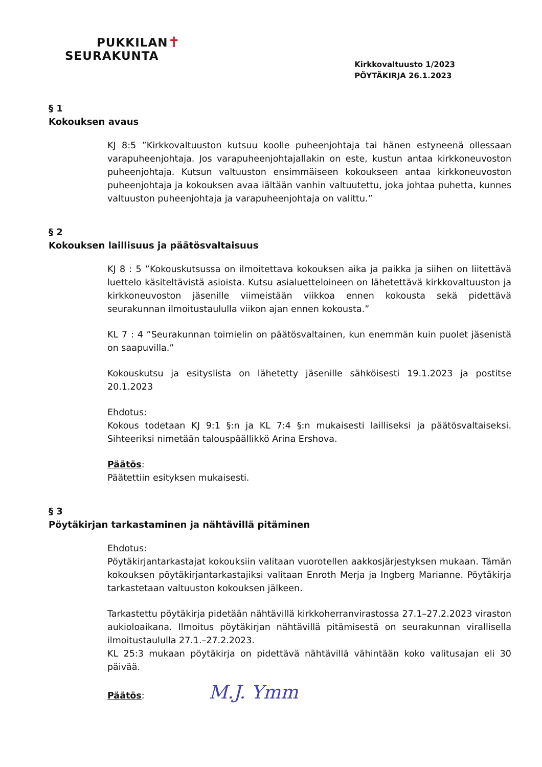PUKKILAN✝
SEURAKUNTA
Kirkkovaltuusto 1/2023
PÖYTÄKIRJA 26.1.2023
§ 1
Kokouksen avaus
KJ 8:5 ”Kirkkovaltuuston kutsuu koolle puheenjohtaja tai hänen estyneenä ollessaan varapuheenjohtaja. Jos varapuheenjohtajallakin on este, kustun antaa kirkkoneuvoston puheenjohtaja. Kutsun valtuuston ensimmäiseen kokoukseen antaa kirkkoneuvoston puheenjohtaja ja kokouksen avaa iältään vanhin valtuutettu, joka johtaa puhetta, kunnes valtuuston puheenjohtaja ja varapuheenjohtaja on valittu.”
§ 2
Kokouksen laillisuus ja päätösvaltaisuus
KJ 8 : 5 ”Kokouskutsussa on ilmoitettava kokouksen aika ja paikka ja siihen on liitettävä luettelo käsiteltävistä asioista. Kutsu asialuetteloineen on lähetettävä kirkkovaltuuston ja kirkkoneuvoston jäsenille viimeistään viikkoa ennen kokousta sekä pidettävä seurakunnan ilmoitustaululla viikon ajan ennen kokousta.”
KL 7 : 4 ”Seurakunnan toimielin on päätösvaltainen, kun enemmän kuin puolet jäsenistä on saapuvilla.”
Kokouskutsu ja esityslista on lähetetty jäsenille sähköisesti 19.1.2023 ja postitse 20.1.2023
Ehdotus:
Kokous todetaan KJ 9:1 §:n ja KL 7:4 §:n mukaisesti lailliseksi ja päätösvaltaiseksi. Sihteeriksi nimetään talouspäällikkö Arina Ershova.
Päätös:
Päätettiin esityksen mukaisesti.
§ 3
Pöytäkirjan tarkastaminen ja nähtävillä pitäminen
Ehdotus:
Pöytäkirjantarkastajat kokouksiin valitaan vuorotellen aakkosjärjestyksen mukaan. Tämän kokouksen pöytäkirjantarkastajiksi valitaan Enroth Merja ja Ingberg Marianne. Pöytäkirja tarkastetaan valtuuston kokouksen jälkeen.
Tarkastettu pöytäkirja pidetään nähtävillä kirkkoherranvirastossa 27.1–27.2.2023 viraston aukioloaikana. Ilmoitus pöytäkirjan nähtävillä pitämisestä on seurakunnan virallisella ilmoitustaululla 27.1.–27.2.2023.
KL 25:3 mukaan pöytäkirja on pidettävä nähtävillä vähintään koko valitusajan eli 30 päivää.
Päätös: M.J. Ymm